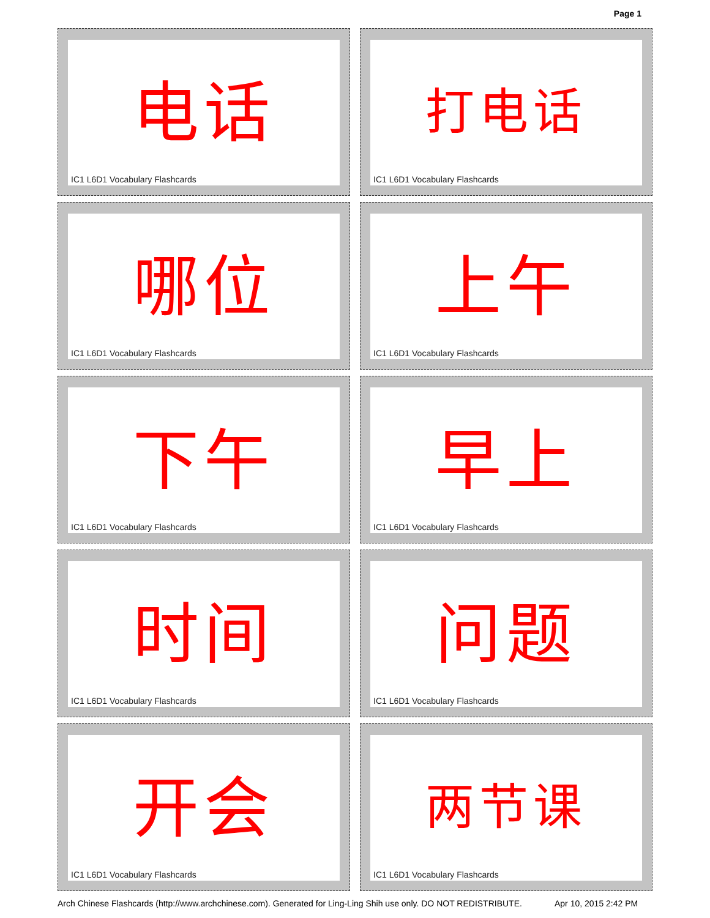Page 1
电话
IC1 L6D1 Vocabulary Flashcards
打电话
IC1 L6D1 Vocabulary Flashcards
哪位
IC1 L6D1 Vocabulary Flashcards
上午
IC1 L6D1 Vocabulary Flashcards
下午
IC1 L6D1 Vocabulary Flashcards
早上
IC1 L6D1 Vocabulary Flashcards
时间
IC1 L6D1 Vocabulary Flashcards
问题
IC1 L6D1 Vocabulary Flashcards
开会
IC1 L6D1 Vocabulary Flashcards
两节课
IC1 L6D1 Vocabulary Flashcards
Arch Chinese Flashcards (http://www.archchinese.com). Generated for Ling-Ling Shih use only. DO NOT REDISTRIBUTE. Apr 10, 2015 2:42 PM